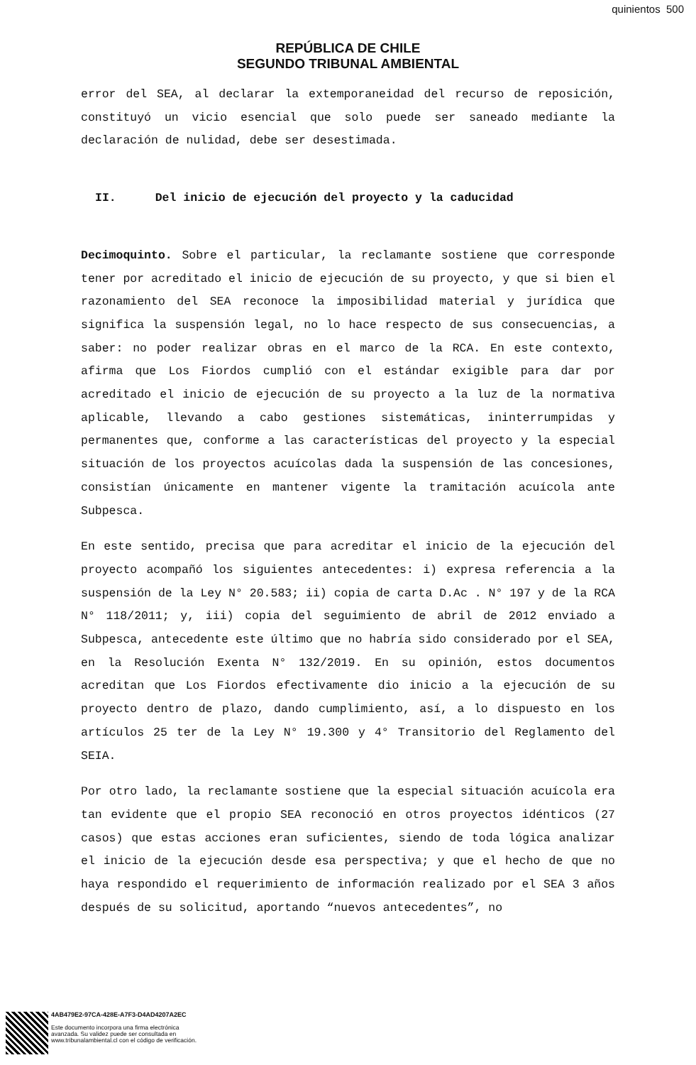quinientos 500
REPÚBLICA DE CHILE
SEGUNDO TRIBUNAL AMBIENTAL
error del SEA, al declarar la extemporaneidad del recurso de reposición, constituyó un vicio esencial que solo puede ser saneado mediante la declaración de nulidad, debe ser desestimada.
II. Del inicio de ejecución del proyecto y la caducidad
Decimoquinto. Sobre el particular, la reclamante sostiene que corresponde tener por acreditado el inicio de ejecución de su proyecto, y que si bien el razonamiento del SEA reconoce la imposibilidad material y jurídica que significa la suspensión legal, no lo hace respecto de sus consecuencias, a saber: no poder realizar obras en el marco de la RCA. En este contexto, afirma que Los Fiordos cumplió con el estándar exigible para dar por acreditado el inicio de ejecución de su proyecto a la luz de la normativa aplicable, llevando a cabo gestiones sistemáticas, ininterrumpidas y permanentes que, conforme a las características del proyecto y la especial situación de los proyectos acuícolas dada la suspensión de las concesiones, consistían únicamente en mantener vigente la tramitación acuícola ante Subpesca.
En este sentido, precisa que para acreditar el inicio de la ejecución del proyecto acompañó los siguientes antecedentes: i) expresa referencia a la suspensión de la Ley N° 20.583; ii) copia de carta D.Ac . N° 197 y de la RCA N° 118/2011; y, iii) copia del seguimiento de abril de 2012 enviado a Subpesca, antecedente este último que no habría sido considerado por el SEA, en la Resolución Exenta N° 132/2019. En su opinión, estos documentos acreditan que Los Fiordos efectivamente dio inicio a la ejecución de su proyecto dentro de plazo, dando cumplimiento, así, a lo dispuesto en los artículos 25 ter de la Ley N° 19.300 y 4° Transitorio del Reglamento del SEIA.
Por otro lado, la reclamante sostiene que la especial situación acuícola era tan evidente que el propio SEA reconoció en otros proyectos idénticos (27 casos) que estas acciones eran suficientes, siendo de toda lógica analizar el inicio de la ejecución desde esa perspectiva; y que el hecho de que no haya respondido el requerimiento de información realizado por el SEA 3 años después de su solicitud, aportando “nuevos antecedentes”, no
4AB479E2-97CA-428E-A7F3-D4AD4207A2EC
Este documento incorpora una firma electrónica
avanzada. Su validez puede ser consultada en
www.tribunalambiental.cl con el código de verificación.